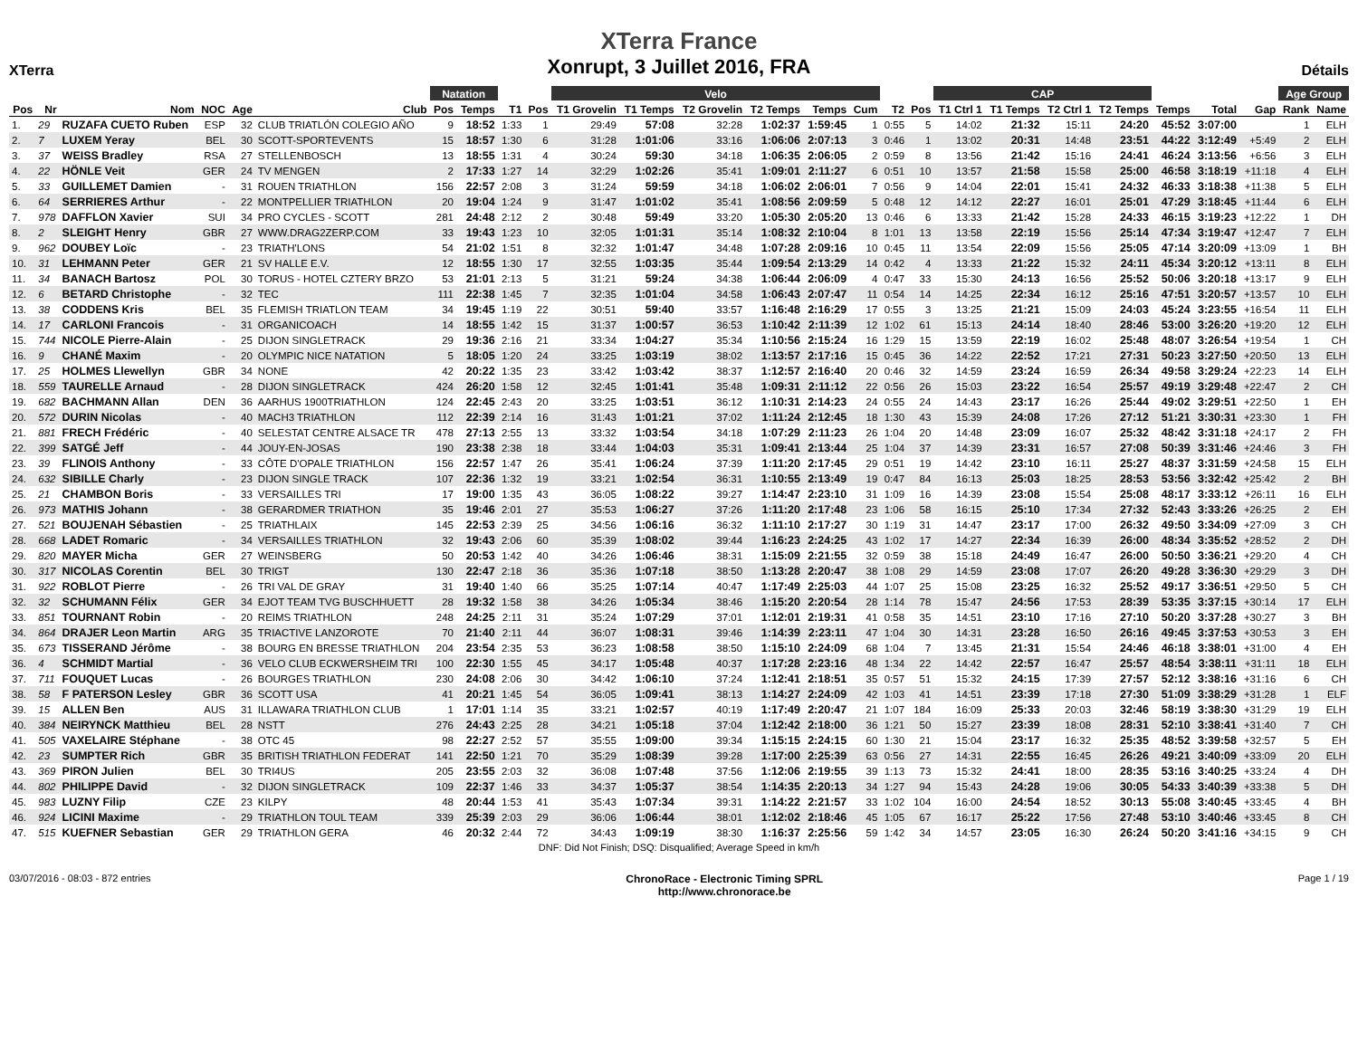XTerra
XTerra France
Xonrupt, 3 Juillet 2016, FRA
Détails
| | | | | | | Natation | | | | Velo | | | | | | | | CAP | | | | | | | Age Group | |
| --- | --- | --- | --- | --- | --- | --- | --- | --- | --- | --- | --- | --- | --- | --- | --- | --- | --- | --- | --- | --- | --- | --- | --- | --- | --- | --- |
| Pos | Nr | Nom | NOC | Age | Club | Pos | Temps | T1 | Pos | T1 Grovelin | T1 Temps | T2 Grovelin | T2 Temps | Temps | Cum | T2 | Pos | T1 Ctrl 1 | T1 Temps | T2 Ctrl 1 | T2 Temps | Temps | Total | Gap | Rank | Name |
| 1. | 29 | RUZAFA CUETO Ruben | ESP | 32 | CLUB TRIATLÓN COLEGIO AÑO | 9 | 18:52 | 1:33 | 1 | 29:49 | 57:08 | 32:28 | 1:02:37 | 1:59:45 | 1 | 0:55 | 5 | 14:02 | 21:32 | 15:11 | 24:20 | 45:52 | 3:07:00 | | 1 | ELH |
| 2. | 7 | LUXEM Yeray | BEL | 30 | SCOTT-SPORTEVENTS | 15 | 18:57 | 1:30 | 6 | 31:28 | 1:01:06 | 33:16 | 1:06:06 | 2:07:13 | 3 | 0:46 | 1 | 13:02 | 20:31 | 14:48 | 23:51 | 44:22 | 3:12:49 | +5:49 | 2 | ELH |
| 3. | 37 | WEISS Bradley | RSA | 27 | STELLENBOSCH | 13 | 18:55 | 1:31 | 4 | 30:24 | 59:30 | 34:18 | 1:06:35 | 2:06:05 | 2 | 0:59 | 8 | 13:56 | 21:42 | 15:16 | 24:41 | 46:24 | 3:13:56 | +6:56 | 3 | ELH |
| 4. | 22 | HÖNLE Veit | GER | 24 | TV MENGEN | 2 | 17:33 | 1:27 | 14 | 32:29 | 1:02:26 | 35:41 | 1:09:01 | 2:11:27 | 6 | 0:51 | 10 | 13:57 | 21:58 | 15:58 | 25:00 | 46:58 | 3:18:19 | +11:18 | 4 | ELH |
| 5. | 33 | GUILLEMET Damien | - | 31 | ROUEN TRIATHLON | 156 | 22:57 | 2:08 | 3 | 31:24 | 59:59 | 34:18 | 1:06:02 | 2:06:01 | 7 | 0:56 | 9 | 14:04 | 22:01 | 15:41 | 24:32 | 46:33 | 3:18:38 | +11:38 | 5 | ELH |
| 6. | 64 | SERRIERES Arthur | - | 22 | MONTPELLIER TRIATHLON | 20 | 19:04 | 1:24 | 9 | 31:47 | 1:01:02 | 35:41 | 1:08:56 | 2:09:59 | 5 | 0:48 | 12 | 14:12 | 22:27 | 16:01 | 25:01 | 47:29 | 3:18:45 | +11:44 | 6 | ELH |
| 7. | 978 | DAFFLON Xavier | SUI | 34 | PRO CYCLES - SCOTT | 281 | 24:48 | 2:12 | 2 | 30:48 | 59:49 | 33:20 | 1:05:30 | 2:05:20 | 13 | 0:46 | 6 | 13:33 | 21:42 | 15:28 | 24:33 | 46:15 | 3:19:23 | +12:22 | 1 | DH |
| 8. | 2 | SLEIGHT Henry | GBR | 27 | WWW.DRAG2ZERP.COM | 33 | 19:43 | 1:23 | 10 | 32:05 | 1:01:31 | 35:14 | 1:08:32 | 2:10:04 | 8 | 1:01 | 13 | 13:58 | 22:19 | 15:56 | 25:14 | 47:34 | 3:19:47 | +12:47 | 7 | ELH |
| 9. | 962 | DOUBEY Loïc | - | 23 | TRIATH'LONS | 54 | 21:02 | 1:51 | 8 | 32:32 | 1:01:47 | 34:48 | 1:07:28 | 2:09:16 | 10 | 0:45 | 11 | 13:54 | 22:09 | 15:56 | 25:05 | 47:14 | 3:20:09 | +13:09 | 1 | BH |
| 10. | 31 | LEHMANN Peter | GER | 21 | SV HALLE E.V. | 12 | 18:55 | 1:30 | 17 | 32:55 | 1:03:35 | 35:44 | 1:09:54 | 2:13:29 | 14 | 0:42 | 4 | 13:33 | 21:22 | 15:32 | 24:11 | 45:34 | 3:20:12 | +13:11 | 8 | ELH |
| 11. | 34 | BANACH Bartosz | POL | 30 | TORUS - HOTEL CZTERY BRZO | 53 | 21:01 | 2:13 | 5 | 31:21 | 59:24 | 34:38 | 1:06:44 | 2:06:09 | 4 | 0:47 | 33 | 15:30 | 24:13 | 16:56 | 25:52 | 50:06 | 3:20:18 | +13:17 | 9 | ELH |
| 12. | 6 | BETARD Christophe | - | 32 | TEC | 111 | 22:38 | 1:45 | 7 | 32:35 | 1:01:04 | 34:58 | 1:06:43 | 2:07:47 | 11 | 0:54 | 14 | 14:25 | 22:34 | 16:12 | 25:16 | 47:51 | 3:20:57 | +13:57 | 10 | ELH |
| 13. | 38 | CODDENS Kris | BEL | 35 | FLEMISH TRIATLON TEAM | 34 | 19:45 | 1:19 | 22 | 30:51 | 59:40 | 33:57 | 1:16:48 | 2:16:29 | 17 | 0:55 | 3 | 13:25 | 21:21 | 15:09 | 24:03 | 45:24 | 3:23:55 | +16:54 | 11 | ELH |
| 14. | 17 | CARLONI Francois | - | 31 | ORGANICOACH | 14 | 18:55 | 1:42 | 15 | 31:37 | 1:00:57 | 36:53 | 1:10:42 | 2:11:39 | 12 | 1:02 | 61 | 15:13 | 24:14 | 18:40 | 28:46 | 53:00 | 3:26:20 | +19:20 | 12 | ELH |
| 15. | 744 | NICOLE Pierre-Alain | - | 25 | DIJON SINGLETRACK | 29 | 19:36 | 2:16 | 21 | 33:34 | 1:04:27 | 35:34 | 1:10:56 | 2:15:24 | 16 | 1:29 | 15 | 13:59 | 22:19 | 16:02 | 25:48 | 48:07 | 3:26:54 | +19:54 | 1 | CH |
| 16. | 9 | CHANÉ Maxim | - | 20 | OLYMPIC NICE NATATION | 5 | 18:05 | 1:20 | 24 | 33:25 | 1:03:19 | 38:02 | 1:13:57 | 2:17:16 | 15 | 0:45 | 36 | 14:22 | 22:52 | 17:21 | 27:31 | 50:23 | 3:27:50 | +20:50 | 13 | ELH |
| 17. | 25 | HOLMES Llewellyn | GBR | 34 | NONE | 42 | 20:22 | 1:35 | 23 | 33:42 | 1:03:42 | 38:37 | 1:12:57 | 2:16:40 | 20 | 0:46 | 32 | 14:59 | 23:24 | 16:59 | 26:34 | 49:58 | 3:29:24 | +22:23 | 14 | ELH |
| 18. | 559 | TAURELLE Arnaud | - | 28 | DIJON SINGLETRACK | 424 | 26:20 | 1:58 | 12 | 32:45 | 1:01:41 | 35:48 | 1:09:31 | 2:11:12 | 22 | 0:56 | 26 | 15:03 | 23:22 | 16:54 | 25:57 | 49:19 | 3:29:48 | +22:47 | 2 | CH |
| 19. | 682 | BACHMANN Allan | DEN | 36 | AARHUS 1900TRIATHLON | 124 | 22:45 | 2:43 | 20 | 33:25 | 1:03:51 | 36:12 | 1:10:31 | 2:14:23 | 24 | 0:55 | 24 | 14:43 | 23:17 | 16:26 | 25:44 | 49:02 | 3:29:51 | +22:50 | 1 | EH |
| 20. | 572 | DURIN Nicolas | - | 40 | MACH3 TRIATHLON | 112 | 22:39 | 2:14 | 16 | 31:43 | 1:01:21 | 37:02 | 1:11:24 | 2:12:45 | 18 | 1:30 | 43 | 15:39 | 24:08 | 17:26 | 27:12 | 51:21 | 3:30:31 | +23:30 | 1 | FH |
| 21. | 881 | FRECH Frédéric | - | 40 | SELESTAT CENTRE ALSACE TR | 478 | 27:13 | 2:55 | 13 | 33:32 | 1:03:54 | 34:18 | 1:07:29 | 2:11:23 | 26 | 1:04 | 20 | 14:48 | 23:09 | 16:07 | 25:32 | 48:42 | 3:31:18 | +24:17 | 2 | FH |
| 22. | 399 | SATGÉ Jeff | - | 44 | JOUY-EN-JOSAS | 190 | 23:38 | 2:38 | 18 | 33:44 | 1:04:03 | 35:31 | 1:09:41 | 2:13:44 | 25 | 1:04 | 37 | 14:39 | 23:31 | 16:57 | 27:08 | 50:39 | 3:31:46 | +24:46 | 3 | FH |
| 23. | 39 | FLINOIS Anthony | - | 33 | CÔTE D'OPALE TRIATHLON | 156 | 22:57 | 1:47 | 26 | 35:41 | 1:06:24 | 37:39 | 1:11:20 | 2:17:45 | 29 | 0:51 | 19 | 14:42 | 23:10 | 16:11 | 25:27 | 48:37 | 3:31:59 | +24:58 | 15 | ELH |
| 24. | 632 | SIBILLE Charly | - | 23 | DIJON SINGLE TRACK | 107 | 22:36 | 1:32 | 19 | 33:21 | 1:02:54 | 36:31 | 1:10:55 | 2:13:49 | 19 | 0:47 | 84 | 16:13 | 25:03 | 18:25 | 28:53 | 53:56 | 3:32:42 | +25:42 | 2 | BH |
| 25. | 21 | CHAMBON Boris | - | 33 | VERSAILLES TRI | 17 | 19:00 | 1:35 | 43 | 36:05 | 1:08:22 | 39:27 | 1:14:47 | 2:23:10 | 31 | 1:09 | 16 | 14:39 | 23:08 | 15:54 | 25:08 | 48:17 | 3:33:12 | +26:11 | 16 | ELH |
| 26. | 973 | MATHIS Johann | - | 38 | GERARDMER TRIATHON | 35 | 19:46 | 2:01 | 27 | 35:53 | 1:06:27 | 37:26 | 1:11:20 | 2:17:48 | 23 | 1:06 | 58 | 16:15 | 25:10 | 17:34 | 27:32 | 52:43 | 3:33:26 | +26:25 | 2 | EH |
| 27. | 521 | BOUJENAH Sébastien | - | 25 | TRIATHLAIX | 145 | 22:53 | 2:39 | 25 | 34:56 | 1:06:16 | 36:32 | 1:11:10 | 2:17:27 | 30 | 1:19 | 31 | 14:47 | 23:17 | 17:00 | 26:32 | 49:50 | 3:34:09 | +27:09 | 3 | CH |
| 28. | 668 | LADET Romaric | - | 34 | VERSAILLES TRIATHLON | 32 | 19:43 | 2:06 | 60 | 35:39 | 1:08:02 | 39:44 | 1:16:23 | 2:24:25 | 43 | 1:02 | 17 | 14:27 | 22:34 | 16:39 | 26:00 | 48:34 | 3:35:52 | +28:52 | 2 | DH |
| 29. | 820 | MAYER Micha | GER | 27 | WEINSBERG | 50 | 20:53 | 1:42 | 40 | 34:26 | 1:06:46 | 38:31 | 1:15:09 | 2:21:55 | 32 | 0:59 | 38 | 15:18 | 24:49 | 16:47 | 26:00 | 50:50 | 3:36:21 | +29:20 | 4 | CH |
| 30. | 317 | NICOLAS Corentin | BEL | 30 | TRIGT | 130 | 22:47 | 2:18 | 36 | 35:36 | 1:07:18 | 38:50 | 1:13:28 | 2:20:47 | 38 | 1:08 | 29 | 14:59 | 23:08 | 17:07 | 26:20 | 49:28 | 3:36:30 | +29:29 | 3 | DH |
| 31. | 922 | ROBLOT Pierre | - | 26 | TRI VAL DE GRAY | 31 | 19:40 | 1:40 | 66 | 35:25 | 1:07:14 | 40:47 | 1:17:49 | 2:25:03 | 44 | 1:07 | 25 | 15:08 | 23:25 | 16:32 | 25:52 | 49:17 | 3:36:51 | +29:50 | 5 | CH |
| 32. | 32 | SCHUMANN Félix | GER | 34 | EJOT TEAM TVG BUSCHHUETT | 28 | 19:32 | 1:58 | 38 | 34:26 | 1:05:34 | 38:46 | 1:15:20 | 2:20:54 | 28 | 1:14 | 78 | 15:47 | 24:56 | 17:53 | 28:39 | 53:35 | 3:37:15 | +30:14 | 17 | ELH |
| 33. | 851 | TOURNANT Robin | - | 20 | REIMS TRIATHLON | 248 | 24:25 | 2:11 | 31 | 35:24 | 1:07:29 | 37:01 | 1:12:01 | 2:19:31 | 41 | 0:58 | 35 | 14:51 | 23:10 | 17:16 | 27:10 | 50:20 | 3:37:28 | +30:27 | 3 | BH |
| 34. | 864 | DRAJER Leon Martin | ARG | 35 | TRIACTIVE LANZOROTE | 70 | 21:40 | 2:11 | 44 | 36:07 | 1:08:31 | 39:46 | 1:14:39 | 2:23:11 | 47 | 1:04 | 30 | 14:31 | 23:28 | 16:50 | 26:16 | 49:45 | 3:37:53 | +30:53 | 3 | EH |
| 35. | 673 | TISSERAND Jérôme | - | 38 | BOURG EN BRESSE TRIATHLON | 204 | 23:54 | 2:35 | 53 | 36:23 | 1:08:58 | 38:50 | 1:15:10 | 2:24:09 | 68 | 1:04 | 7 | 13:45 | 21:31 | 15:54 | 24:46 | 46:18 | 3:38:01 | +31:00 | 4 | EH |
| 36. | 4 | SCHMIDT Martial | - | 36 | VELO CLUB ECKWERSHEIM TRI | 100 | 22:30 | 1:55 | 45 | 34:17 | 1:05:48 | 40:37 | 1:17:28 | 2:23:16 | 48 | 1:34 | 22 | 14:42 | 22:57 | 16:47 | 25:57 | 48:54 | 3:38:11 | +31:11 | 18 | ELH |
| 37. | 711 | FOUQUET Lucas | - | 26 | BOURGES TRIATHLON | 230 | 24:08 | 2:06 | 30 | 34:42 | 1:06:10 | 37:24 | 1:12:41 | 2:18:51 | 35 | 0:57 | 51 | 15:32 | 24:15 | 17:39 | 27:57 | 52:12 | 3:38:16 | +31:16 | 6 | CH |
| 38. | 58 | F PATERSON Lesley | GBR | 36 | SCOTT USA | 41 | 20:21 | 1:45 | 54 | 36:05 | 1:09:41 | 38:13 | 1:14:27 | 2:24:09 | 42 | 1:03 | 41 | 14:51 | 23:39 | 17:18 | 27:30 | 51:09 | 3:38:29 | +31:28 | 1 | ELF |
| 39. | 15 | ALLEN Ben | AUS | 31 | ILLAWARA TRIATHLON CLUB | 1 | 17:01 | 1:14 | 35 | 33:21 | 1:02:57 | 40:19 | 1:17:49 | 2:20:47 | 21 | 1:07 | 184 | 16:09 | 25:33 | 20:03 | 32:46 | 58:19 | 3:38:30 | +31:29 | 19 | ELH |
| 40. | 384 | NEIRYNCK Matthieu | BEL | 28 | NSTT | 276 | 24:43 | 2:25 | 28 | 34:21 | 1:05:18 | 37:04 | 1:12:42 | 2:18:00 | 36 | 1:21 | 50 | 15:27 | 23:39 | 18:08 | 28:31 | 52:10 | 3:38:41 | +31:40 | 7 | CH |
| 41. | 505 | VAXELAIRE Stéphane | - | 38 | OTC 45 | 98 | 22:27 | 2:52 | 57 | 35:55 | 1:09:00 | 39:34 | 1:15:15 | 2:24:15 | 60 | 1:30 | 21 | 15:04 | 23:17 | 16:32 | 25:35 | 48:52 | 3:39:58 | +32:57 | 5 | EH |
| 42. | 23 | SUMPTER Rich | GBR | 35 | BRITISH TRIATHLON FEDERAT | 141 | 22:50 | 1:21 | 70 | 35:29 | 1:08:39 | 39:28 | 1:17:00 | 2:25:39 | 63 | 0:56 | 27 | 14:31 | 22:55 | 16:45 | 26:26 | 49:21 | 3:40:09 | +33:09 | 20 | ELH |
| 43. | 369 | PIRON Julien | BEL | 30 | TRI4US | 205 | 23:55 | 2:03 | 32 | 36:08 | 1:07:48 | 37:56 | 1:12:06 | 2:19:55 | 39 | 1:13 | 73 | 15:32 | 24:41 | 18:00 | 28:35 | 53:16 | 3:40:25 | +33:24 | 4 | DH |
| 44. | 802 | PHILIPPE David | - | 32 | DIJON SINGLETRACK | 109 | 22:37 | 1:46 | 33 | 34:37 | 1:05:37 | 38:54 | 1:14:35 | 2:20:13 | 34 | 1:27 | 94 | 15:43 | 24:28 | 19:06 | 30:05 | 54:33 | 3:40:39 | +33:38 | 5 | DH |
| 45. | 983 | LUZNY Filip | CZE | 23 | KILPY | 48 | 20:44 | 1:53 | 41 | 35:43 | 1:07:34 | 39:31 | 1:14:22 | 2:21:57 | 33 | 1:02 | 104 | 16:00 | 24:54 | 18:52 | 30:13 | 55:08 | 3:40:45 | +33:45 | 4 | BH |
| 46. | 924 | LICINI Maxime | - | 29 | TRIATHLON TOUL TEAM | 339 | 25:39 | 2:03 | 29 | 36:06 | 1:06:44 | 38:01 | 1:12:02 | 2:18:46 | 45 | 1:05 | 67 | 16:17 | 25:22 | 17:56 | 27:48 | 53:10 | 3:40:46 | +33:45 | 8 | CH |
| 47. | 515 | KUEFNER Sebastian | GER | 29 | TRIATHLON GERA | 46 | 20:32 | 2:44 | 72 | 34:43 | 1:09:19 | 38:30 | 1:16:37 | 2:25:56 | 59 | 1:42 | 34 | 14:57 | 23:05 | 16:30 | 26:24 | 50:20 | 3:41:16 | +34:15 | 9 | CH |
DNF: Did Not Finish; DSQ: Disqualified; Average Speed in km/h
03/07/2016 - 08:03 - 872 entries
ChronoRace - Electronic Timing SPRL
http://www.chronorace.be
Page 1 / 19